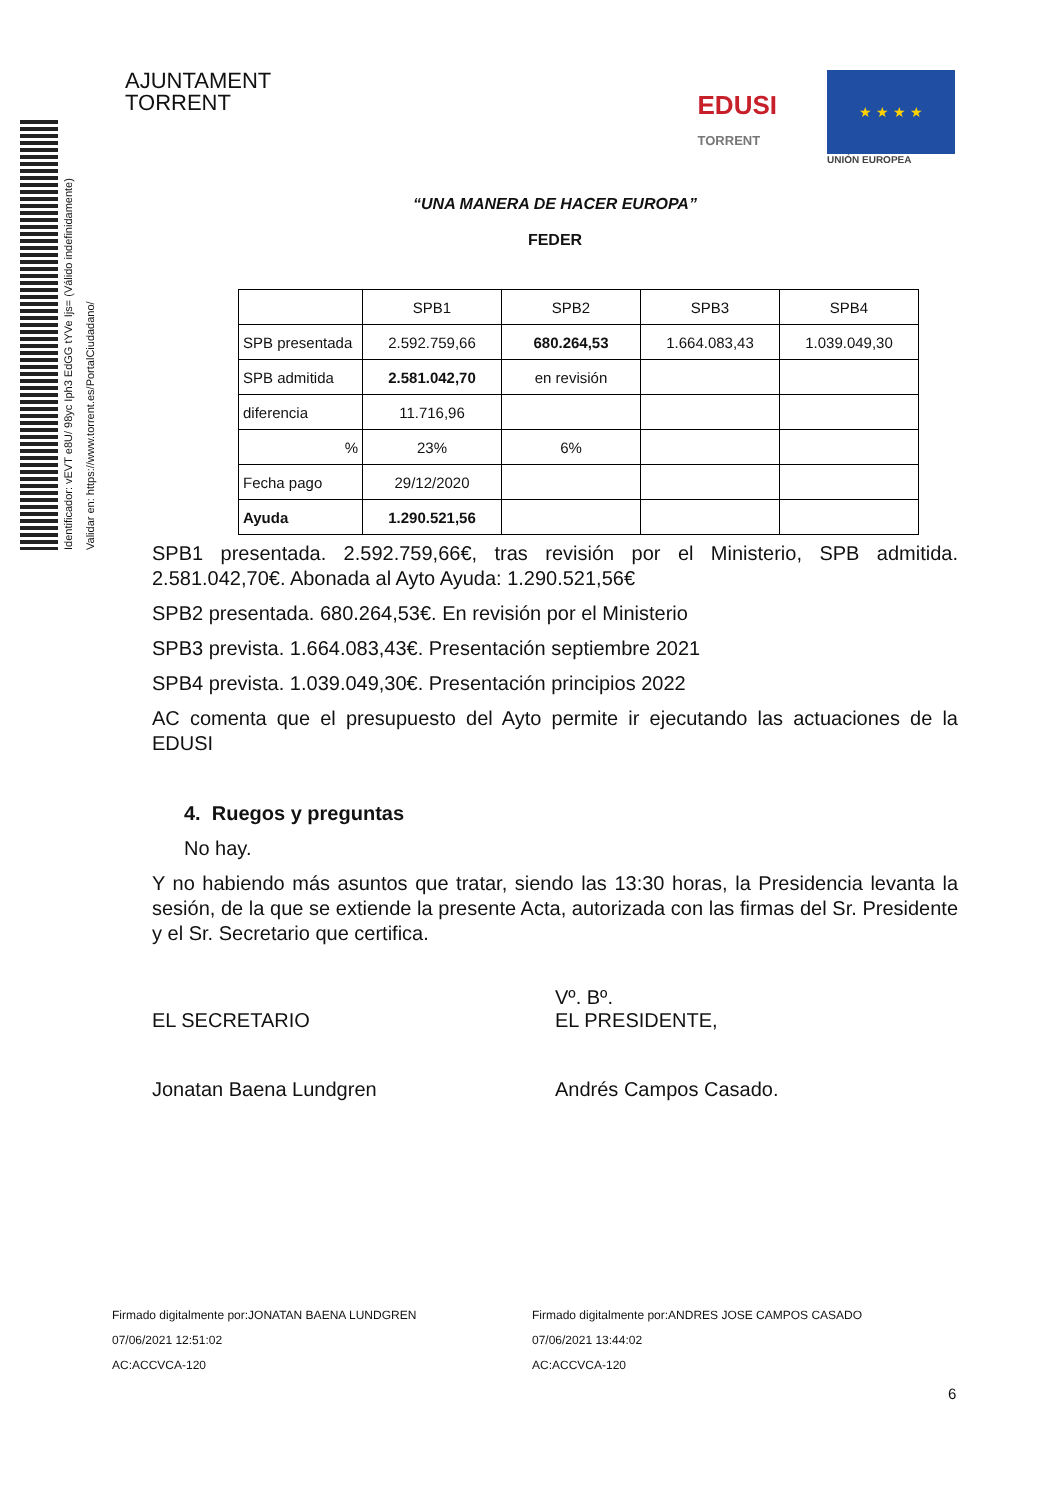Identificador: vEVT e8U/ 98yc Iph3 EdGG tYVe Ijs= (Válido indefinidamente)
Validar en: https://www.torrent.es/PortalCiudadano/
AJUNTAMENT
TORRENT
EDUSI
TORRENT
★ ★ ★ ★
UNIÓN EUROPEA
“UNA MANERA DE HACER EUROPA”
FEDER
| | SPB1 | SPB2 | SPB3 | SPB4 |
| SPB presentada | 2.592.759,66 | 680.264,53 | 1.664.083,43 | 1.039.049,30 |
| SPB admitida | 2.581.042,70 | en revisión | | |
| diferencia | 11.716,96 | | | |
| % | 23% | 6% | | |
| Fecha pago | 29/12/2020 | | | |
| Ayuda | 1.290.521,56 | | | |
SPB1 presentada. 2.592.759,66€, tras revisión por el Ministerio, SPB admitida. 2.581.042,70€. Abonada al Ayto Ayuda: 1.290.521,56€
SPB2 presentada. 680.264,53€. En revisión por el Ministerio
SPB3 prevista. 1.664.083,43€. Presentación septiembre 2021
SPB4 prevista. 1.039.049,30€. Presentación principios 2022
AC comenta que el presupuesto del Ayto permite ir ejecutando las actuaciones de la EDUSI
4. Ruegos y preguntas
No hay.
Y no habiendo más asuntos que tratar, siendo las 13:30 horas, la Presidencia levanta la sesión, de la que se extiende la presente Acta, autorizada con las firmas del Sr. Presidente y el Sr. Secretario que certifica.
EL SECRETARIO
Jonatan Baena Lundgren
Vº. Bº.
EL PRESIDENTE,
Andrés Campos Casado.
Firmado digitalmente por:JONATAN BAENA LUNDGREN
07/06/2021 12:51:02
AC:ACCVCA-120
Firmado digitalmente por:ANDRES JOSE CAMPOS CASADO
07/06/2021 13:44:02
AC:ACCVCA-120
6